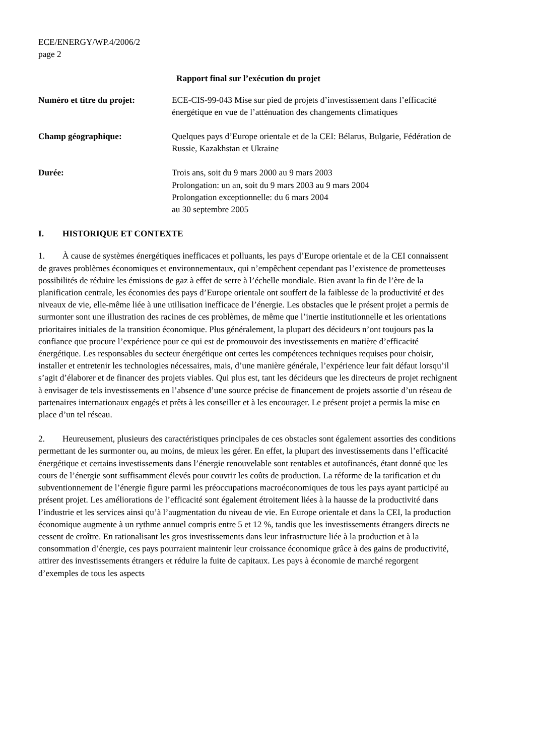ECE/ENERGY/WP.4/2006/2
page 2
Rapport final sur l’exécution du projet
Numéro et titre du projet:
ECE-CIS-99-043 Mise sur pied de projets d’investissement dans l’efficacité énergétique en vue de l’atténuation des changements climatiques
Champ géographique: Quelques pays d’Europe orientale et de la CEI: Bélarus, Bulgarie, Fédération de Russie, Kazakhstan et Ukraine
Durée: Trois ans, soit du 9 mars 2000 au 9 mars 2003
Prolongation: un an, soit du 9 mars 2003 au 9 mars 2004
Prolongation exceptionnelle: du 6 mars 2004
au 30 septembre 2005
I. HISTORIQUE ET CONTEXTE
1. À cause de systèmes énergétiques inefficaces et polluants, les pays d’Europe orientale et de la CEI connaissent de graves problèmes économiques et environnementaux, qui n’empêchent cependant pas l’existence de prometteuses possibilités de réduire les émissions de gaz à effet de serre à l’échelle mondiale. Bien avant la fin de l’ère de la planification centrale, les économies des pays d’Europe orientale ont souffert de la faiblesse de la productivité et des niveaux de vie, elle-même liée à une utilisation inefficace de l’énergie. Les obstacles que le présent projet a permis de surmonter sont une illustration des racines de ces problèmes, de même que l’inertie institutionnelle et les orientations prioritaires initiales de la transition économique. Plus généralement, la plupart des décideurs n’ont toujours pas la confiance que procure l’expérience pour ce qui est de promouvoir des investissements en matière d’efficacité énergétique. Les responsables du secteur énergétique ont certes les compétences techniques requises pour choisir, installer et entretenir les technologies nécessaires, mais, d’une manière générale, l’expérience leur fait défaut lorsqu’il s’agit d’élaborer et de financer des projets viables. Qui plus est, tant les décideurs que les directeurs de projet rechignent à envisager de tels investissements en l’absence d’une source précise de financement de projets assortie d’un réseau de partenaires internationaux engagés et prêts à les conseiller et à les encourager. Le présent projet a permis la mise en place d’un tel réseau.
2. Heureusement, plusieurs des caractéristiques principales de ces obstacles sont également assorties des conditions permettant de les surmonter ou, au moins, de mieux les gérer. En effet, la plupart des investissements dans l’efficacité énergétique et certains investissements dans l’énergie renouvelable sont rentables et autofinancés, étant donné que les cours de l’énergie sont suffisamment élevés pour couvrir les coûts de production. La réforme de la tarification et du subventionnement de l’énergie figure parmi les préoccupations macroéconomiques de tous les pays ayant participé au présent projet. Les améliorations de l’efficacité sont également étroitement liées à la hausse de la productivité dans l’industrie et les services ainsi qu’à l’augmentation du niveau de vie. En Europe orientale et dans la CEI, la production économique augmente à un rythme annuel compris entre 5 et 12 %, tandis que les investissements étrangers directs ne cessent de croître. En rationalisant les gros investissements dans leur infrastructure liée à la production et à la consommation d’énergie, ces pays pourraient maintenir leur croissance économique grâce à des gains de productivité, attirer des investissements étrangers et réduire la fuite de capitaux. Les pays à économie de marché regorgent d’exemples de tous les aspects